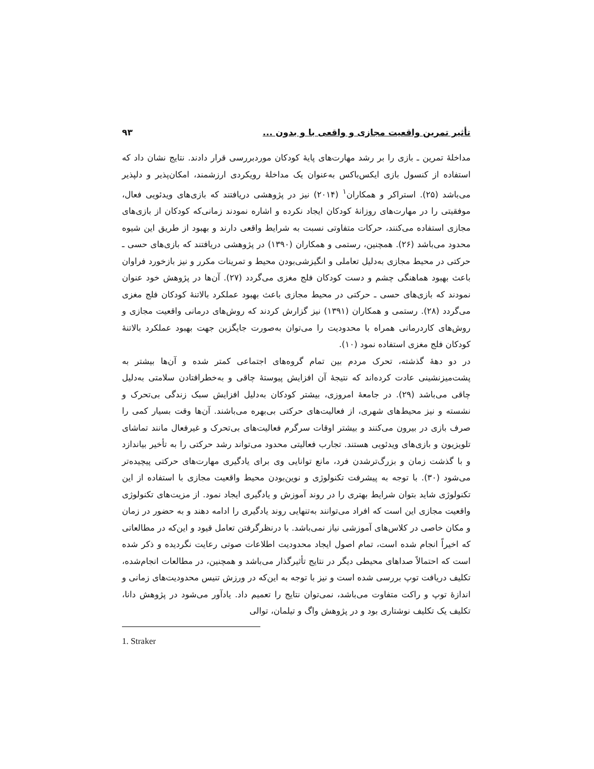تأثیر تمرین واقعیت مجازی و واقعی با و بدون ... ۹۳
مداخلهٔ تمرین ـ بازی را بر رشد مهارت‌های پایهٔ کودکان موردبررسی قرار دادند. نتایج نشان داد که استفاده از کنسول بازی ایکس‌باکس به‌عنوان یک مداخلهٔ رویکردی ارزشمند، امکان‌پذیر و دلپذیر می‌باشد (۲۵). استراکر و همکاران<sup>۱</sup> (۲۰۱۴) نیز در پژوهشی دریافتند که بازی‌های ویدئویی فعال، موفقیتی را در مهارت‌های روزانهٔ کودکان ایجاد نکرده و اشاره نمودند زمانی‌که کودکان از بازی‌های مجازی استفاده می‌کنند، حرکات متفاوتی نسبت به شرایط واقعی دارند و بهبود از طریق این شیوه محدود می‌باشد (۲۶). همچنین، رستمی و همکاران (۱۳۹۰) در پژوهشی دریافتند که بازی‌های حسی ـ حرکتی در محیط مجازی به‌دلیل تعاملی و انگیزشی‌بودن محیط و تمرینات مکرر و نیز بازخورد فراوان باعث بهبود هماهنگی چشم و دست کودکان فلج مغزی می‌گردد (۲۷). آن‌ها در پژوهش خود عنوان نمودند که بازی‌های حسی ـ حرکتی در محیط مجازی باعث بهبود عملکرد بالاتنهٔ کودکان فلج مغزی می‌گردد (۲۸). رستمی و همکاران (۱۳۹۱) نیز گزارش کردند که روش‌های درمانی واقعیت مجازی و روش‌های کاردرمانی همراه با محدودیت را می‌توان به‌صورت جایگزین جهت بهبود عملکرد بالاتنهٔ کودکان فلج مغزی استفاده نمود (۱۰).
در دو دههٔ گذشته، تحرک مردم بین تمام گروه‌های اجتماعی کمتر شده و آن‌ها بیشتر به پشت‌میزنشینی عادت کرده‌اند که نتیجهٔ آن افزایش پیوستهٔ چاقی و به‌خطرافتادن سلامتی به‌دلیل چاقی می‌باشد (۲۹). در جامعهٔ امروزی، بیشتر کودکان به‌دلیل افزایش سبک زندگی بی‌تحرک و نشسته و نیز محیط‌های شهری، از فعالیت‌های حرکتی بی‌بهره می‌باشند. آن‌ها وقت بسیار کمی را صرف بازی در بیرون می‌کنند و بیشتر اوقات سرگرم فعالیت‌های بی‌تحرک و غیرفعال مانند تماشای تلویزیون و بازی‌های ویدئویی هستند. تجارب فعالیتی محدود می‌تواند رشد حرکتی را به تأخیر بیاندازد و با گذشت زمان و بزرگ‌ترشدن فرد، مانع توانایی وی برای یادگیری مهارت‌های حرکتی پیچیده‌تر می‌شود (۳۰). با توجه به پیشرفت تکنولوژی و نوین‌بودن محیط واقعیت مجازی با استفاده از این تکنولوژی شاید بتوان شرایط بهتری را در روند آموزش و یادگیری ایجاد نمود. از مزیت‌های تکنولوژی واقعیت مجازی این است که افراد می‌توانند به‌تنهایی روند یادگیری را ادامه دهند و به حضور در زمان و مکان خاصی در کلاس‌های آموزشی نیاز نمی‌باشد. با درنظرگرفتن تعامل قیود و این‌که در مطالعاتی که اخیراً انجام شده است، تمام اصول ایجاد محدودیت اطلاعات صوتی رعایت نگردیده و ذکر شده است که احتمالاً صداهای محیطی دیگر در نتایج تأثیرگذار می‌باشد و همچنین، در مطالعات انجام‌شده، تکلیف دریافت توپ بررسی شده است و نیز با توجه به این‌که در ورزش تنیس محدودیت‌های زمانی و اندازهٔ توپ و راکت متفاوت می‌باشد، نمی‌توان نتایج را تعمیم داد. یادآور می‌شود در پژوهش دانا، تکلیف یک تکلیف نوشتاری بود و در پژوهش واگ و تیلمان، توالی
1. Straker